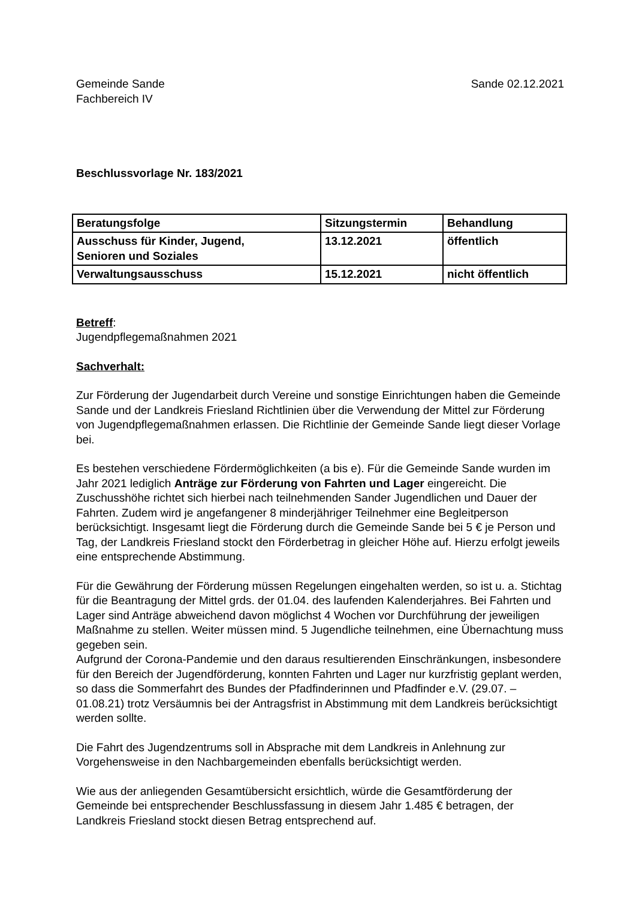Gemeinde Sande
Fachbereich IV
Sande 02.12.2021
Beschlussvorlage Nr. 183/2021
| Beratungsfolge | Sitzungstermin | Behandlung |
| --- | --- | --- |
| Ausschuss für Kinder, Jugend, Senioren und Soziales | 13.12.2021 | öffentlich |
| Verwaltungsausschuss | 15.12.2021 | nicht öffentlich |
Betreff:
Jugendpflegemaßnahmen 2021
Sachverhalt:
Zur Förderung der Jugendarbeit durch Vereine und sonstige Einrichtungen haben die Gemeinde Sande und der Landkreis Friesland Richtlinien über die Verwendung der Mittel zur Förderung von Jugendpflegemaßnahmen erlassen. Die Richtlinie der Gemeinde Sande liegt dieser Vorlage bei.
Es bestehen verschiedene Fördermöglichkeiten (a bis e). Für die Gemeinde Sande wurden im Jahr 2021 lediglich Anträge zur Förderung von Fahrten und Lager eingereicht. Die Zuschusshöhe richtet sich hierbei nach teilnehmenden Sander Jugendlichen und Dauer der Fahrten. Zudem wird je angefangener 8 minderjähriger Teilnehmer eine Begleitperson berücksichtigt. Insgesamt liegt die Förderung durch die Gemeinde Sande bei 5 € je Person und Tag, der Landkreis Friesland stockt den Förderbetrag in gleicher Höhe auf. Hierzu erfolgt jeweils eine entsprechende Abstimmung.
Für die Gewährung der Förderung müssen Regelungen eingehalten werden, so ist u. a. Stichtag für die Beantragung der Mittel grds. der 01.04. des laufenden Kalenderjahres. Bei Fahrten und Lager sind Anträge abweichend davon möglichst 4 Wochen vor Durchführung der jeweiligen Maßnahme zu stellen. Weiter müssen mind. 5 Jugendliche teilnehmen, eine Übernachtung muss gegeben sein.
Aufgrund der Corona-Pandemie und den daraus resultierenden Einschränkungen, insbesondere für den Bereich der Jugendförderung, konnten Fahrten und Lager nur kurzfristig geplant werden, so dass die Sommerfahrt des Bundes der Pfadfinderinnen und Pfadfinder e.V. (29.07. – 01.08.21) trotz Versäumnis bei der Antragsfrist in Abstimmung mit dem Landkreis berücksichtigt werden sollte.
Die Fahrt des Jugendzentrums soll in Absprache mit dem Landkreis in Anlehnung zur Vorgehensweise in den Nachbargemeinden ebenfalls berücksichtigt werden.
Wie aus der anliegenden Gesamtübersicht ersichtlich, würde die Gesamtförderung der Gemeinde bei entsprechender Beschlussfassung in diesem Jahr 1.485 € betragen, der Landkreis Friesland stockt diesen Betrag entsprechend auf.